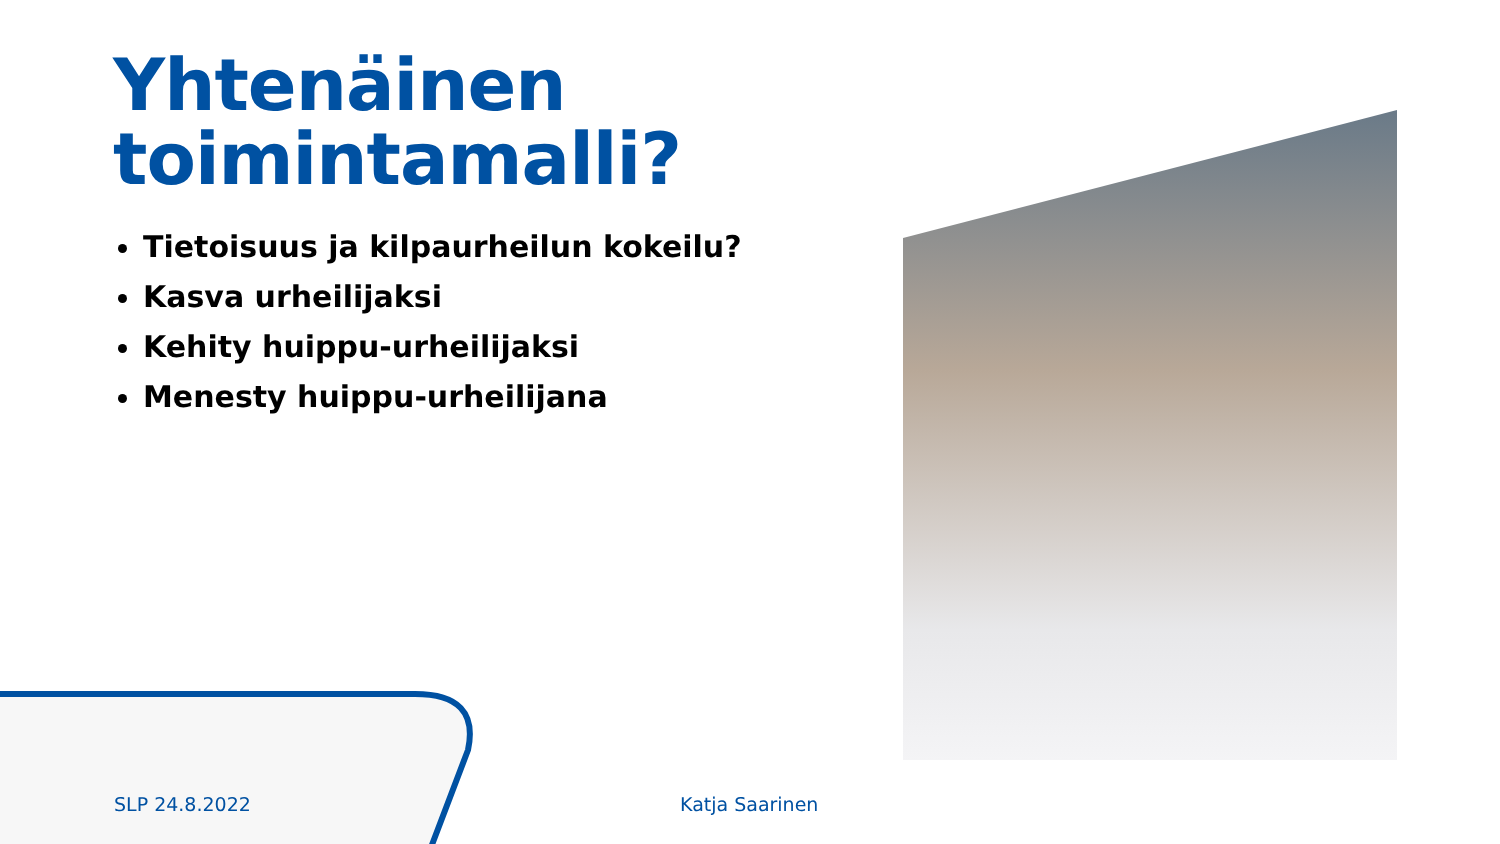Yhtenäinen
toimintamalli?
Tietoisuus ja kilpaurheilun kokeilu?
Kasva urheilijaksi
Kehity huippu-urheilijaksi
Menesty huippu-urheilijana
SLP 24.8.2022 Katja Saarinen